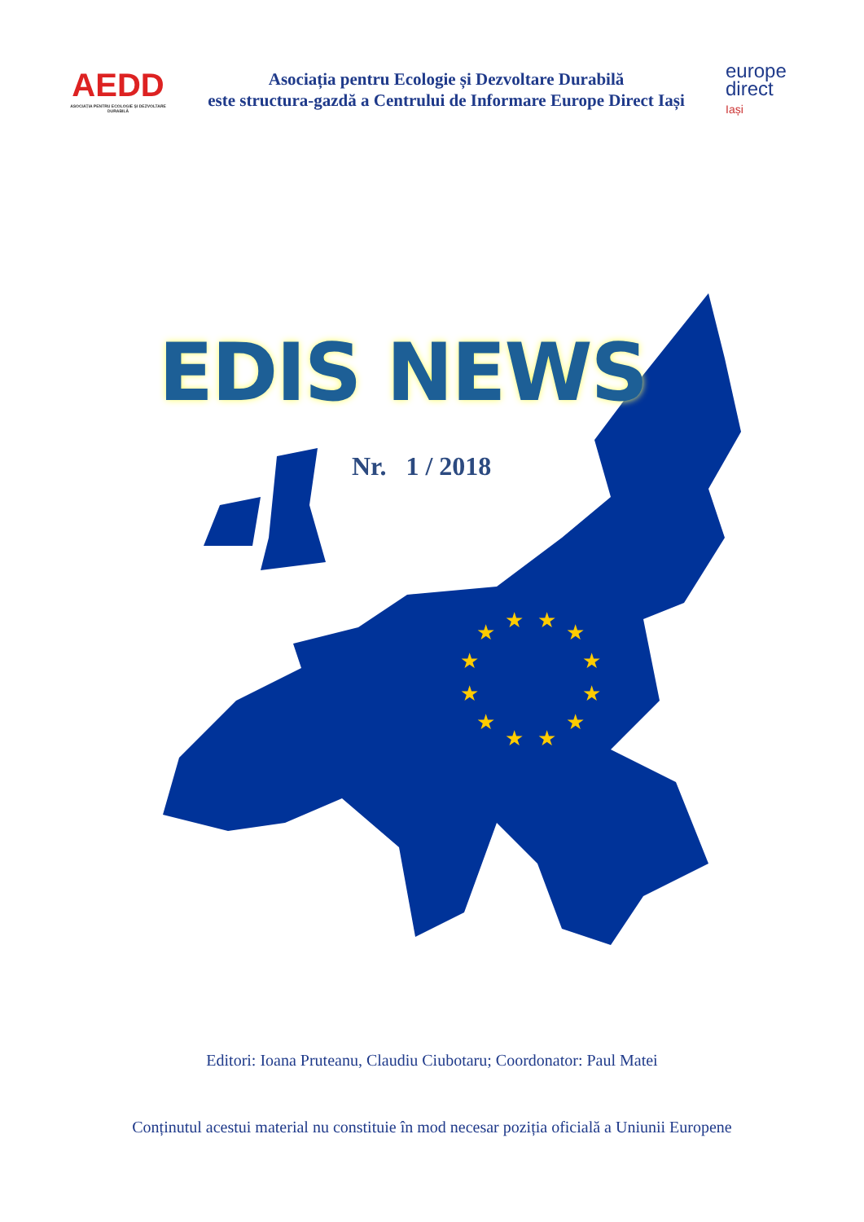AEDD
ASOCIAȚIA PENTRU ECOLOGIE ȘI DEZVOLTARE DURABILĂ
Asociația pentru Ecologie și Dezvoltare Durabilă
este structura-gazdă a Centrului de Informare Europe Direct Iași
europe
direct
Iași
★
★
★
★
★
★
★
★
★
★
★
★
EDIS NEWS
Nr. 1 / 2018
Editori: Ioana Pruteanu, Claudiu Ciubotaru; Coordonator: Paul Matei
Conținutul acestui material nu constituie în mod necesar poziția oficială a Uniunii Europene